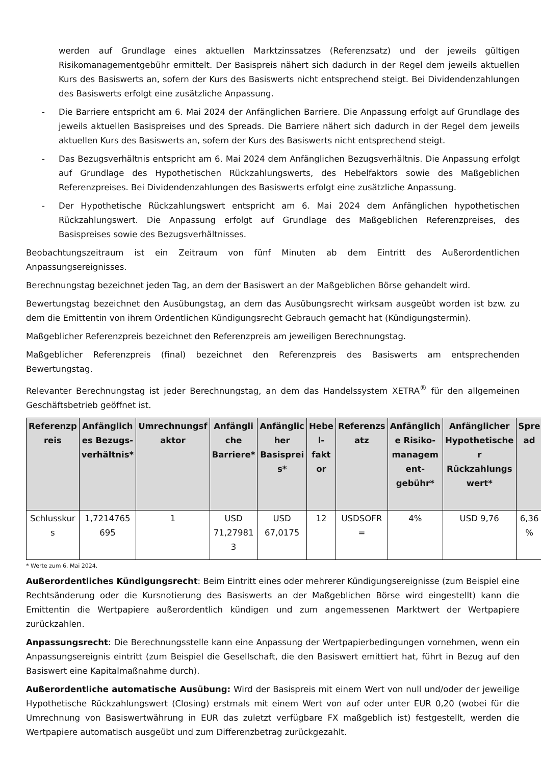werden auf Grundlage eines aktuellen Marktzinssatzes (Referenzsatz) und der jeweils gültigen Risikomanagementgebühr ermittelt. Der Basispreis nähert sich dadurch in der Regel dem jeweils aktuellen Kurs des Basiswerts an, sofern der Kurs des Basiswerts nicht entsprechend steigt. Bei Dividendenzahlungen des Basiswerts erfolgt eine zusätzliche Anpassung.
- Die Barriere entspricht am 6. Mai 2024 der Anfänglichen Barriere. Die Anpassung erfolgt auf Grundlage des jeweils aktuellen Basispreises und des Spreads. Die Barriere nähert sich dadurch in der Regel dem jeweils aktuellen Kurs des Basiswerts an, sofern der Kurs des Basiswerts nicht entsprechend steigt.
- Das Bezugsverhältnis entspricht am 6. Mai 2024 dem Anfänglichen Bezugsverhältnis. Die Anpassung erfolgt auf Grundlage des Hypothetischen Rückzahlungswerts, des Hebelfaktors sowie des Maßgeblichen Referenzpreises. Bei Dividendenzahlungen des Basiswerts erfolgt eine zusätzliche Anpassung.
- Der Hypothetische Rückzahlungswert entspricht am 6. Mai 2024 dem Anfänglichen hypothetischen Rückzahlungswert. Die Anpassung erfolgt auf Grundlage des Maßgeblichen Referenzpreises, des Basispreises sowie des Bezugsverhältnisses.
Beobachtungszeitraum ist ein Zeitraum von fünf Minuten ab dem Eintritt des Außerordentlichen Anpassungsereignisses.
Berechnungstag bezeichnet jeden Tag, an dem der Basiswert an der Maßgeblichen Börse gehandelt wird.
Bewertungstag bezeichnet den Ausübungstag, an dem das Ausübungsrecht wirksam ausgeübt worden ist bzw. zu dem die Emittentin von ihrem Ordentlichen Kündigungsrecht Gebrauch gemacht hat (Kündigungstermin).
Maßgeblicher Referenzpreis bezeichnet den Referenzpreis am jeweiligen Berechnungstag.
Maßgeblicher Referenzpreis (final) bezeichnet den Referenzpreis des Basiswerts am entsprechenden Bewertungstag.
Relevanter Berechnungstag ist jeder Berechnungstag, an dem das Handelssystem XETRA<sup>®</sup> für den allgemeinen Geschäftsbetrieb geöffnet ist.
| Referenzp reis | Anfänglich es Bezugs-verhältnis* | Umrechnungsf aktor | Anfängli che Barriere* | Anfänglic her Basisprei s* | Hebe l-fakt or | Referenzs atz | Anfänglich e Risiko-managem ent-gebühr* | Anfänglicher Hypothetische r Rückzahlungs wert* | Spre ad |
| --- | --- | --- | --- | --- | --- | --- | --- | --- | --- |
| Schlusskur s | 1,7214765 695 | 1 | USD 71,27981 3 | USD 67,0175 | 12 | USDSOFR = | 4% | USD 9,76 | 6,36 % |
* Werte zum 6. Mai 2024.
Außerordentliches Kündigungsrecht: Beim Eintritt eines oder mehrerer Kündigungsereignisse (zum Beispiel eine Rechtsänderung oder die Kursnotierung des Basiswerts an der Maßgeblichen Börse wird eingestellt) kann die Emittentin die Wertpapiere außerordentlich kündigen und zum angemessenen Marktwert der Wertpapiere zurückzahlen.
Anpassungsrecht: Die Berechnungsstelle kann eine Anpassung der Wertpapierbedingungen vornehmen, wenn ein Anpassungsereignis eintritt (zum Beispiel die Gesellschaft, die den Basiswert emittiert hat, führt in Bezug auf den Basiswert eine Kapitalmaßnahme durch).
Außerordentliche automatische Ausübung: Wird der Basispreis mit einem Wert von null und/oder der jeweilige Hypothetische Rückzahlungswert (Closing) erstmals mit einem Wert von auf oder unter EUR 0,20 (wobei für die Umrechnung von Basiswertwährung in EUR das zuletzt verfügbare FX maßgeblich ist) festgestellt, werden die Wertpapiere automatisch ausgeübt und zum Differenzbetrag zurückgezahlt.